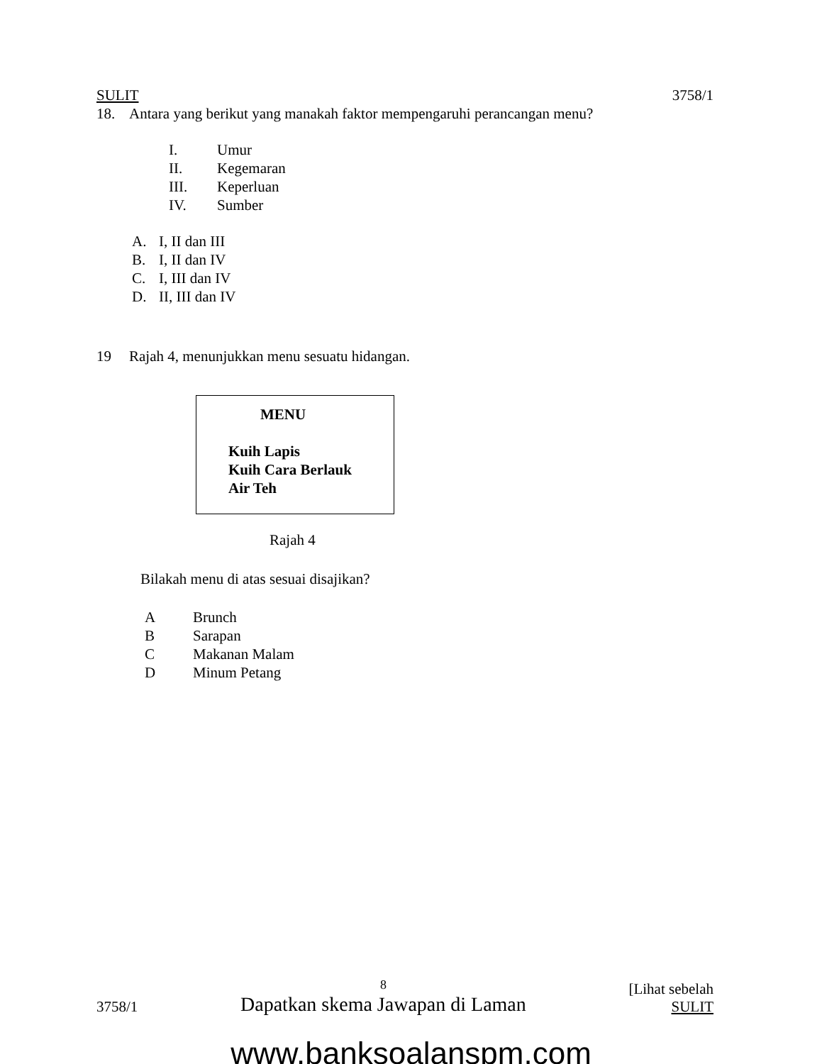SULIT 3758/1
18. Antara yang berikut yang manakah faktor mempengaruhi perancangan menu?
I. Umur
II. Kegemaran
III. Keperluan
IV. Sumber
A. I, II dan III
B. I, II dan IV
C. I, III dan IV
D. II, III dan IV
19 Rajah 4, menunjukkan menu sesuatu hidangan.
MENU
Kuih Lapis
Kuih Cara Berlauk
Air Teh
Rajah 4
Bilakah menu di atas sesuai disajikan?
A Brunch
B Sarapan
C Makanan Malam
D Minum Petang
3758/1 8
Dapatkan skema Jawapan di Laman [Lihat sebelah
SULIT
www.banksoalanspm.com